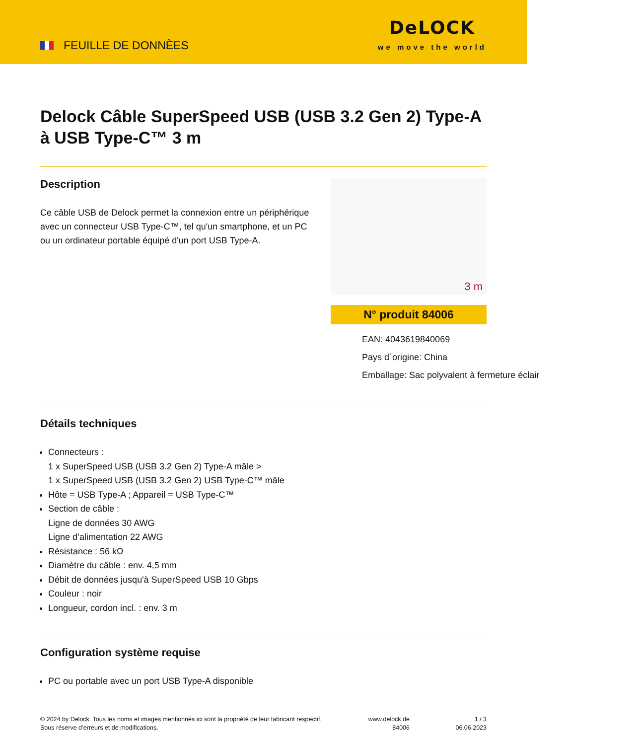FEUILLE DE DONNÈES
DeLOCK
we move the world
Delock Câble SuperSpeed USB (USB 3.2 Gen 2) Type-A à USB Type-C™ 3 m
Description
Ce câble USB de Delock permet la connexion entre un périphérique avec un connecteur USB Type-C™, tel qu'un smartphone, et un PC ou un ordinateur portable équipé d'un port USB Type-A.
3 m
N° produit 84006
EAN: 4043619840069
Pays d´origine: China
Emballage: Sac polyvalent à fermeture éclair
Détails techniques
Connecteurs :
1 x SuperSpeed USB (USB 3.2 Gen 2) Type-A mâle >
1 x SuperSpeed USB (USB 3.2 Gen 2) USB Type-C™ mâle
Hôte = USB Type-A ; Appareil = USB Type-C™
Section de câble :
Ligne de données 30 AWG
Ligne d’alimentation 22 AWG
Résistance : 56 kΩ
Diamètre du câble : env. 4,5 mm
Débit de données jusqu'à SuperSpeed USB 10 Gbps
Couleur : noir
Longueur, cordon incl. : env. 3 m
Configuration système requise
PC ou portable avec un port USB Type-A disponible
© 2024 by Delock. Tous les noms et images mentionnés ici sont la propriété de leur fabricant respectif.
Sous réserve d’erreurs et de modifications.
www.delock.de
84006
1 / 3
06.06.2023